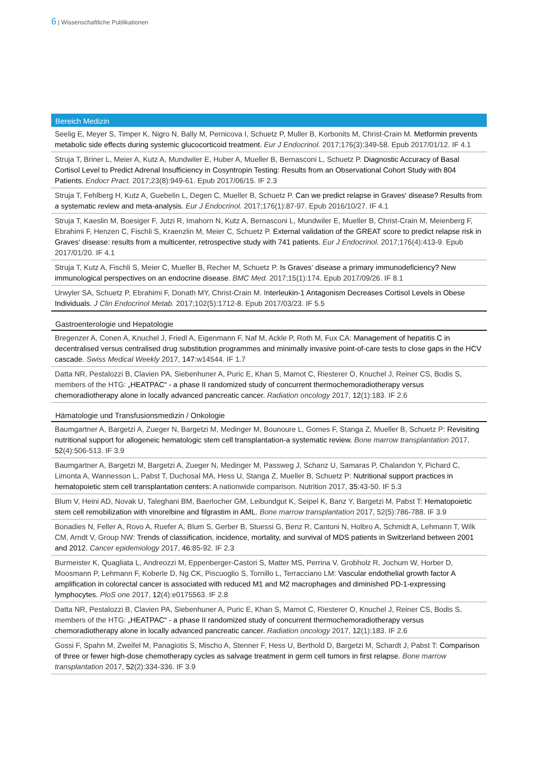6 | Wissenschaftliche Publikationen
Bereich Medizin
Seelig E, Meyer S, Timper K, Nigro N, Bally M, Pernicova I, Schuetz P, Muller B, Korbonits M, Christ-Crain M. Metformin prevents metabolic side effects during systemic glucocorticoid treatment. Eur J Endocrinol. 2017;176(3):349-58. Epub 2017/01/12. IF 4.1
Struja T, Briner L, Meier A, Kutz A, Mundwiler E, Huber A, Mueller B, Bernasconi L, Schuetz P. Diagnostic Accuracy of Basal Cortisol Level to Predict Adrenal Insufficiency in Cosyntropin Testing: Results from an Observational Cohort Study with 804 Patients. Endocr Pract. 2017;23(8):949-61. Epub 2017/06/15. IF 2.3
Struja T, Fehlberg H, Kutz A, Guebelin L, Degen C, Mueller B, Schuetz P. Can we predict relapse in Graves‘ disease? Results from a systematic review and meta-analysis. Eur J Endocrinol. 2017;176(1):87-97. Epub 2016/10/27. IF 4.1
Struja T, Kaeslin M, Boesiger F, Jutzi R, Imahorn N, Kutz A, Bernasconi L, Mundwiler E, Mueller B, Christ-Crain M, Meienberg F, Ebrahimi F, Henzen C, Fischli S, Kraenzlin M, Meier C, Schuetz P. External validation of the GREAT score to predict relapse risk in Graves‘ disease: results from a multicenter, retrospective study with 741 patients. Eur J Endocrinol. 2017;176(4):413-9. Epub 2017/01/20. IF 4.1
Struja T, Kutz A, Fischli S, Meier C, Mueller B, Recher M, Schuetz P. Is Graves‘ disease a primary immunodeficiency? New immunological perspectives on an endocrine disease. BMC Med. 2017;15(1):174. Epub 2017/09/26. IF 8.1
Urwyler SA, Schuetz P, Ebrahimi F, Donath MY, Christ-Crain M. Interleukin-1 Antagonism Decreases Cortisol Levels in Obese Individuals. J Clin Endocrinol Metab. 2017;102(5):1712-8. Epub 2017/03/23. IF 5.5
Gastroenterologie und Hepatologie
Bregenzer A, Conen A, Knuchel J, Friedl A, Eigenmann F, Naf M, Ackle P, Roth M, Fux CA: Management of hepatitis C in decentralised versus centralised drug substitution programmes and minimally invasive point-of-care tests to close gaps in the HCV cascade. Swiss Medical Weekly 2017, 147:w14544. IF 1.7
Datta NR, Pestalozzi B, Clavien PA, Siebenhuner A, Puric E, Khan S, Mamot C, Riesterer O, Knuchel J, Reiner CS, Bodis S, members of the HTG: „HEATPAC“ - a phase II randomized study of concurrent thermochemoradiotherapy versus chemoradiotherapy alone in locally advanced pancreatic cancer. Radiation oncology 2017, 12(1):183. IF 2.6
Hämatologie und Transfusionsmedizin / Onkologie
Baumgartner A, Bargetzi A, Zueger N, Bargetzi M, Medinger M, Bounoure L, Gomes F, Stanga Z, Mueller B, Schuetz P: Revisiting nutritional support for allogeneic hematologic stem cell transplantation-a systematic review. Bone marrow transplantation 2017, 52(4):506-513. IF 3.9
Baumgartner A, Bargetzi M, Bargetzi A, Zueger N, Medinger M, Passweg J, Schanz U, Samaras P, Chalandon Y, Pichard C, Limonta A, Wannesson L, Pabst T, Duchosal MA, Hess U, Stanga Z, Mueller B, Schuetz P: Nutritional support practices in hematopoietic stem cell transplantation centers: A nationwide comparison. Nutrition 2017, 35:43-50. IF 5.3
Blum V, Heini AD, Novak U, Taleghani BM, Baerlocher GM, Leibundgut K, Seipel K, Banz Y, Bargetzi M, Pabst T: Hematopoietic stem cell remobilization with vinorelbine and filgrastim in AML. Bone marrow transplantation 2017, 52(5):786-788. IF 3.9
Bonadies N, Feller A, Rovo A, Ruefer A, Blum S, Gerber B, Stuessi G, Benz R, Cantoni N, Holbro A, Schmidt A, Lehmann T, Wilk CM, Arndt V, Group NW: Trends of classification, incidence, mortality, and survival of MDS patients in Switzerland between 2001 and 2012. Cancer epidemiology 2017, 46:85-92. IF 2.3
Burmeister K, Quagliata L, Andreozzi M, Eppenberger-Castori S, Matter MS, Perrina V, Grobholz R, Jochum W, Horber D, Moosmann P, Lehmann F, Koberle D, Ng CK, Piscuoglio S, Tornillo L, Terracciano LM: Vascular endothelial growth factor A amplification in colorectal cancer is associated with reduced M1 and M2 macrophages and diminished PD-1-expressing lymphocytes. PloS one 2017, 12(4):e0175563. IF 2.8
Datta NR, Pestalozzi B, Clavien PA, Siebenhuner A, Puric E, Khan S, Mamot C, Riesterer O, Knuchel J, Reiner CS, Bodis S, members of the HTG: „HEATPAC“ - a phase II randomized study of concurrent thermochemoradiotherapy versus chemoradiotherapy alone in locally advanced pancreatic cancer. Radiation oncology 2017, 12(1):183. IF 2.6
Gossi F, Spahn M, Zweifel M, Panagiotis S, Mischo A, Stenner F, Hess U, Berthold D, Bargetzi M, Schardt J, Pabst T: Comparison of three or fewer high-dose chemotherapy cycles as salvage treatment in germ cell tumors in first relapse. Bone marrow transplantation 2017, 52(2):334-336. IF 3.9